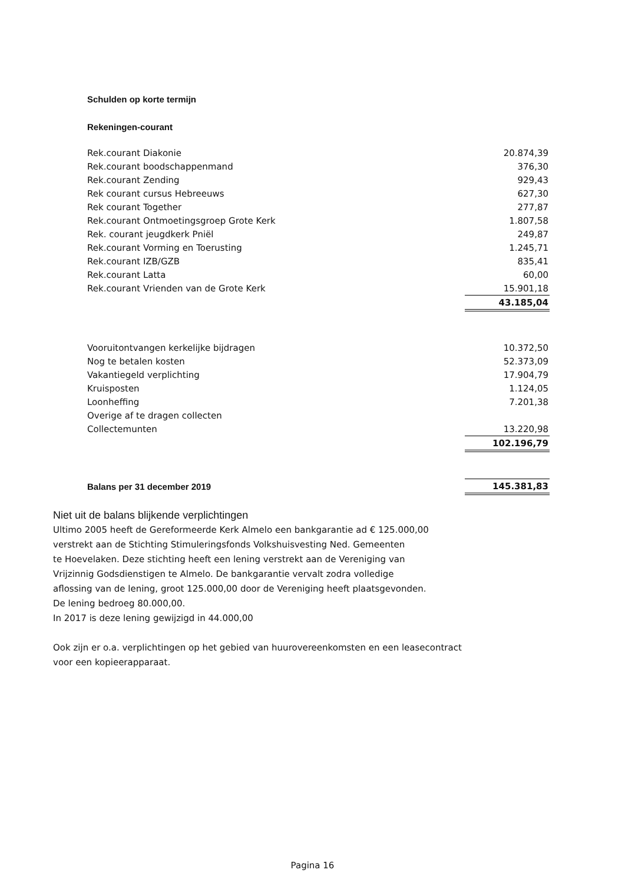Schulden op korte termijn
Rekeningen-courant
| Rek.courant Diakonie | 20.874,39 |
| Rek.courant boodschappenmand | 376,30 |
| Rek.courant Zending | 929,43 |
| Rek courant cursus Hebreeuws | 627,30 |
| Rek courant Together | 277,87 |
| Rek.courant Ontmoetingsgroep Grote Kerk | 1.807,58 |
| Rek. courant jeugdkerk Pniël | 249,87 |
| Rek.courant Vorming en Toerusting | 1.245,71 |
| Rek.courant IZB/GZB | 835,41 |
| Rek.courant Latta | 60,00 |
| Rek.courant Vrienden van de Grote Kerk | 15.901,18 |
| | 43.185,04 |
| Vooruitontvangen kerkelijke bijdragen | 10.372,50 |
| Nog te betalen kosten | 52.373,09 |
| Vakantiegeld verplichting | 17.904,79 |
| Kruisposten | 1.124,05 |
| Loonheffing | 7.201,38 |
| Overige af te dragen collecten | |
| Collectemunten | 13.220,98 |
| | 102.196,79 |
| Balans per 31 december 2019 | 145.381,83 |
Niet uit de balans blijkende verplichtingen
Ultimo 2005 heeft de Gereformeerde Kerk Almelo een bankgarantie ad € 125.000,00
verstrekt aan de Stichting Stimuleringsfonds Volkshuisvesting Ned. Gemeenten
te Hoevelaken. Deze stichting heeft een lening verstrekt aan de Vereniging van
Vrijzinnig Godsdienstigen te Almelo. De bankgarantie vervalt zodra volledige
aflossing van de lening, groot 125.000,00 door de Vereniging heeft plaatsgevonden.
De lening bedroeg 80.000,00.
In 2017 is deze lening gewijzigd in 44.000,00
Ook zijn er o.a. verplichtingen op het gebied van huurovereenkomsten en een leasecontract
voor een kopieerapparaat.
Pagina 16